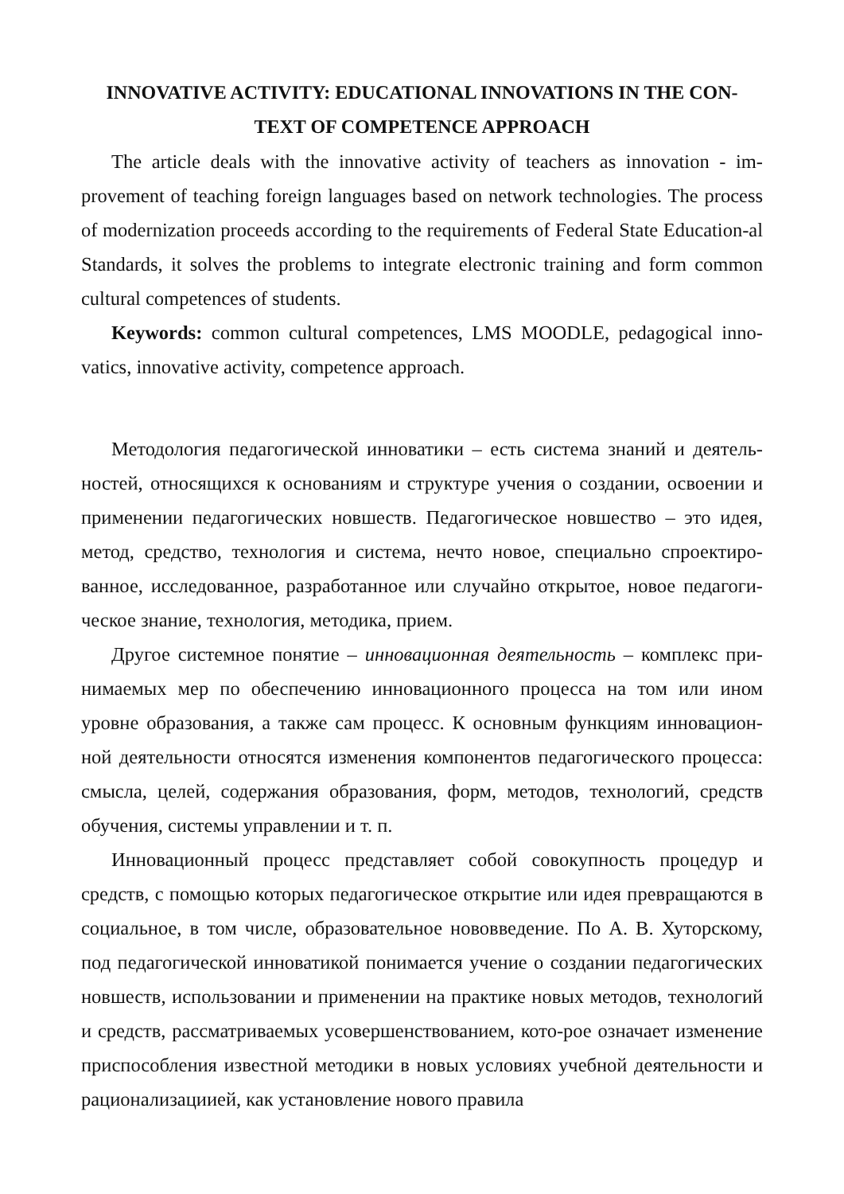INNOVATIVE ACTIVITY: EDUCATIONAL INNOVATIONS IN THE CON-
TEXT OF COMPETENCE APPROACH
The article deals with the innovative activity of teachers as innovation - im-provement of teaching foreign languages based on network technologies. The process of modernization proceeds according to the requirements of Federal State Education-al Standards, it solves the problems to integrate electronic training and form common cultural competences of students.
Keywords: common cultural competences, LMS MOODLE, pedagogical inno-vatics, innovative activity, competence approach.
Методология педагогической инноватики – есть система знаний и деятель-ностей, относящихся к основаниям и структуре учения о создании, освоении и применении педагогических новшеств. Педагогическое новшество – это идея, метод, средство, технология и система, нечто новое, специально спроектиро-ванное, исследованное, разработанное или случайно открытое, новое педагоги-ческое знание, технология, методика, прием.
Другое системное понятие – инновационная деятельность – комплекс при-нимаемых мер по обеспечению инновационного процесса на том или ином уровне образования, а также сам процесс. К основным функциям инновацион-ной деятельности относятся изменения компонентов педагогического процесса: смысла, целей, содержания образования, форм, методов, технологий, средств обучения, системы управлении и т. п.
Инновационный процесс представляет собой совокупность процедур и средств, с помощью которых педагогическое открытие или идея превращаются в социальное, в том числе, образовательное нововведение. По А. В. Хуторскому, под педагогической инноватикой понимается учение о создании педагогических новшеств, использовании и применении на практике новых методов, технологий и средств, рассматриваемых усовершенствованием, кото-рое означает изменение приспособления известной методики в новых условиях учебной деятельности и рационализациией, как установление нового правила